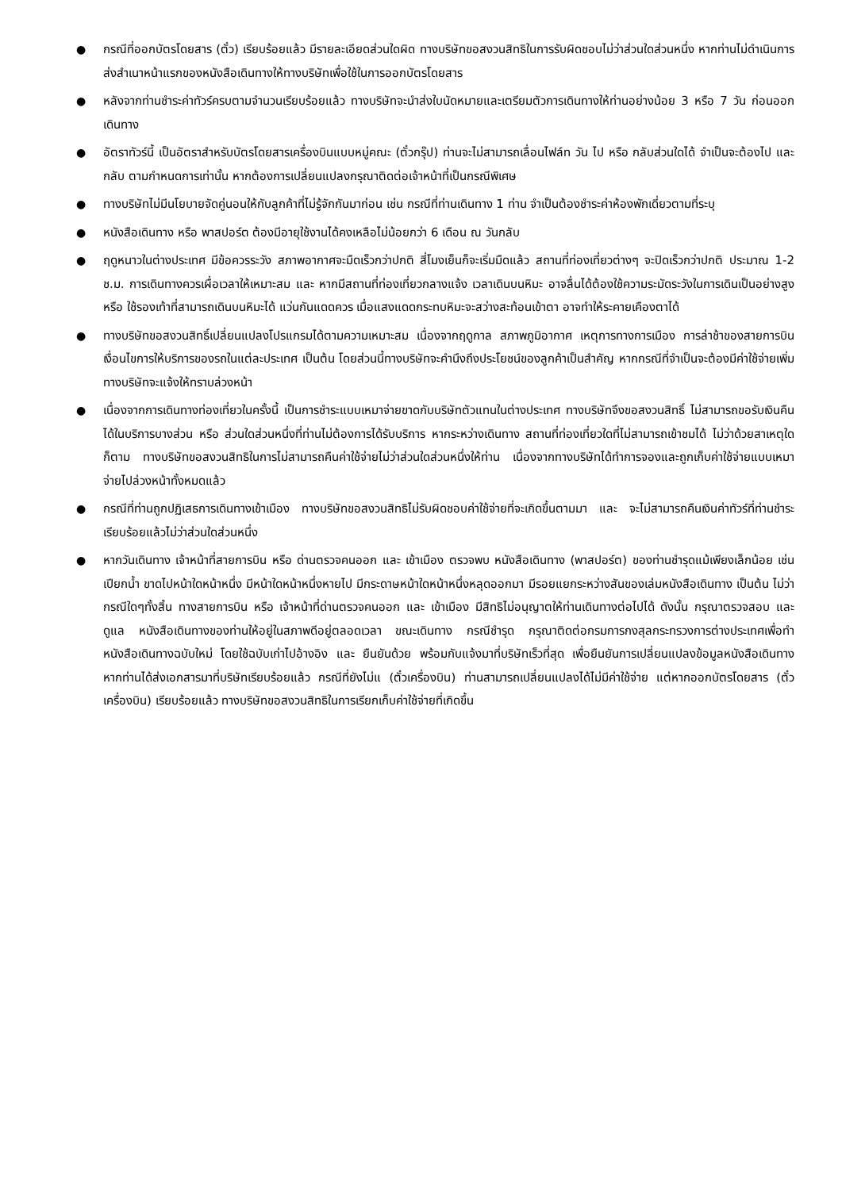● กรณีที่ออกบัตรโดยสาร (ตั๋ว) เรียบร้อยแล้ว มีรายละเอียดส่วนใดผิด ทางบริษัทขอสงวนสิทธิในการรับผิดชอบไม่ว่าส่วนใดส่วนหนึ่ง หากท่านไม่ดำเนินการส่งสำเนาหน้าแรกของหนังสือเดินทางให้ทางบริษัทเพื่อใช้ในการออกบัตรโดยสาร
● หลังจากท่านชำระค่าทัวร์ครบตามจำนวนเรียบร้อยแล้ว ทางบริษัทจะนำส่งใบนัดหมายและเตรียมตัวการเดินทางให้ท่านอย่างน้อย 3 หรือ 7 วัน ก่อนออกเดินทาง
● อัตราทัวร์นี้ เป็นอัตราสำหรับบัตรโดยสารเครื่องบินแบบหมู่คณะ (ตั๋วกรุ๊ป) ท่านจะไม่สามารถเลื่อนไฟล์ท วัน ไป หรือ กลับส่วนใดได้ จำเป็นจะต้องไป และ กลับ ตามกำหนดการเท่านั้น หากต้องการเปลี่ยนแปลงกรุณาติดต่อเจ้าหน้าที่เป็นกรณีพิเศษ
● ทางบริษัทไม่มีนโยบายจัดคู่นอนให้กับลูกค้าที่ไม่รู้จักกันมาก่อน เช่น กรณีที่ท่านเดินทาง 1 ท่าน จำเป็นต้องชำระค่าห้องพักเดี่ยวตามที่ระบุ
● หนังสือเดินทาง หรือ พาสปอร์ต ต้องมีอายุใช้งานได้คงเหลือไม่น้อยกว่า 6 เดือน ณ วันกลับ
● ฤดูหนาวในต่างประเทศ มีข้อควรระวัง สภาพอากาศจะมืดเร็วกว่าปกติ สี่โมงเย็นก็จะเริ่มมืดแล้ว สถานที่ท่องเที่ยวต่างๆ จะปิดเร็วกว่าปกติ ประมาณ 1-2 ช.ม. การเดินทางควรเผื่อเวลาให้เหมาะสม และ หากมีสถานที่ท่องเที่ยวกลางแจ้ง เวลาเดินบนหิมะ อาจลื่นได้ต้องใช้ความระมัดระวังในการเดินเป็นอย่างสูง หรือ ใช้รองเท้าที่สามารถเดินบนหิมะได้ แว่นกันแดดควร เมื่อแสงแดดกระทบหิมะจะสว่างสะท้อนเข้าตา อาจทำให้ระคายเคืองตาได้
● ทางบริษัทขอสงวนสิทธิ์เปลี่ยนแปลงโปรแกรมได้ตามความเหมาะสม เนื่องจากฤดูกาล สภาพภูมิอากาศ เหตุการทางการเมือง การล่าช้าของสายการบิน เงื่อนไขการให้บริการของรถในแต่ละประเทศ เป็นต้น โดยส่วนนี้ทางบริษัทจะคำนึงถึงประโยชน์ของลูกค้าเป็นสำคัญ หากกรณีที่จำเป็นจะต้องมีค่าใช้จ่ายเพิ่ม ทางบริษัทจะแจ้งให้ทราบล่วงหน้า
● เนื่องจากการเดินทางท่องเที่ยวในครั้งนี้ เป็นการชำระแบบเหมาจ่ายขาดกับบริษัทตัวแทนในต่างประเทศ ทางบริษัทจึงขอสงวนสิทธิ์ ไม่สามารถขอรับเงินคืนได้ในบริการบางส่วน หรือ ส่วนใดส่วนหนึ่งที่ท่านไม่ต้องการได้รับบริการ หากระหว่างเดินทาง สถานที่ท่องเที่ยวใดที่ไม่สามารถเข้าชมได้ ไม่ว่าด้วยสาเหตุใดก็ตาม ทางบริษัทขอสงวนสิทธิในการไม่สามารถคืนค่าใช้จ่ายไม่ว่าส่วนใดส่วนหนึ่งให้ท่าน เนื่องจากทางบริษัทได้ทำการจองและถูกเก็บค่าใช้จ่ายแบบเหมาจ่ายไปล่วงหน้าทั้งหมดแล้ว
● กรณีที่ท่านถูกปฏิเสธการเดินทางเข้าเมือง ทางบริษัทขอสงวนสิทธิไม่รับผิดชอบค่าใช้จ่ายที่จะเกิดขึ้นตามมา และ จะไม่สามารถคืนเงินค่าทัวร์ที่ท่านชำระเรียบร้อยแล้วไม่ว่าส่วนใดส่วนหนึ่ง
● หากวันเดินทาง เจ้าหน้าที่สายการบิน หรือ ด่านตรวจคนออก และ เข้าเมือง ตรวจพบ หนังสือเดินทาง (พาสปอร์ต) ของท่านชำรุดแม้เพียงเล็กน้อย เช่น เปียกน้ำ ขาดไปหน้าใดหน้าหนึ่ง มีหน้าใดหน้าหนึ่งหายไป มีกระดาษหน้าใดหน้าหนึ่งหลุดออกมา มีรอยแยกระหว่างสันของเล่มหนังสือเดินทาง เป็นต้น ไม่ว่ากรณีใดๆทั้งสิ้น ทางสายการบิน หรือ เจ้าหน้าที่ด่านตรวจคนออก และ เข้าเมือง มีสิทธิไม่อนุญาตให้ท่านเดินทางต่อไปได้ ดังนั้น กรุณาตรวจสอบ และ ดูแล หนังสือเดินทางของท่านให้อยู่ในสภาพดีอยู่ตลอดเวลา ขณะเดินทาง กรณีชำรุด กรุณาติดต่อกรมการกงสุลกระทรวงการต่างประเทศเพื่อทำหนังสือเดินทางฉบับใหม่ โดยใช้ฉบับเก่าไปอ้างอิง และ ยืนยันด้วย พร้อมกับแจ้งมาที่บริษัทเร็วที่สุด เพื่อยืนยันการเปลี่ยนแปลงข้อมูลหนังสือเดินทาง หากท่านได้ส่งเอกสารมาที่บริษัทเรียบร้อยแล้ว กรณีที่ยังไม่แ (ตั๋วเครื่องบิน) ท่านสามารถเปลี่ยนแปลงได้ไม่มีค่าใช้จ่าย แต่หากออกบัตรโดยสาร (ตั๋วเครื่องบิน) เรียบร้อยแล้ว ทางบริษัทขอสงวนสิทธิในการเรียกเก็บค่าใช้จ่ายที่เกิดขึ้น